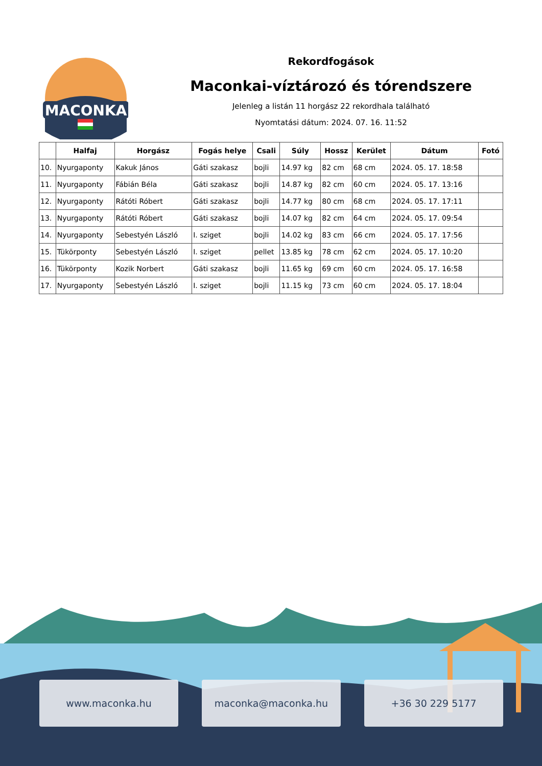MACONKA
Rekordfogások
Maconkai-víztározó és tórendszere
Jelenleg a listán 11 horgász 22 rekordhala található
Nyomtatási dátum: 2024. 07. 16. 11:52
| | Halfaj | Horgász | Fogás helye | Csali | Súly | Hossz | Kerület | Dátum | Fotó |
| --- | --- | --- | --- | --- | --- | --- | --- | --- | --- |
| 10. | Nyurgaponty | Kakuk János | Gáti szakasz | bojli | 14.97 kg | 82 cm | 68 cm | 2024. 05. 17. 18:58 | |
| 11. | Nyurgaponty | Fábián Béla | Gáti szakasz | bojli | 14.87 kg | 82 cm | 60 cm | 2024. 05. 17. 13:16 | |
| 12. | Nyurgaponty | Rátóti Róbert | Gáti szakasz | bojli | 14.77 kg | 80 cm | 68 cm | 2024. 05. 17. 17:11 | |
| 13. | Nyurgaponty | Rátóti Róbert | Gáti szakasz | bojli | 14.07 kg | 82 cm | 64 cm | 2024. 05. 17. 09:54 | |
| 14. | Nyurgaponty | Sebestyén László | I. sziget | bojli | 14.02 kg | 83 cm | 66 cm | 2024. 05. 17. 17:56 | |
| 15. | Tükörponty | Sebestyén László | I. sziget | pellet | 13.85 kg | 78 cm | 62 cm | 2024. 05. 17. 10:20 | |
| 16. | Tükörponty | Kozik Norbert | Gáti szakasz | bojli | 11.65 kg | 69 cm | 60 cm | 2024. 05. 17. 16:58 | |
| 17. | Nyurgaponty | Sebestyén László | I. sziget | bojli | 11.15 kg | 73 cm | 60 cm | 2024. 05. 17. 18:04 | |
www.maconka.hu maconka@maconka.hu +36 30 229 5177